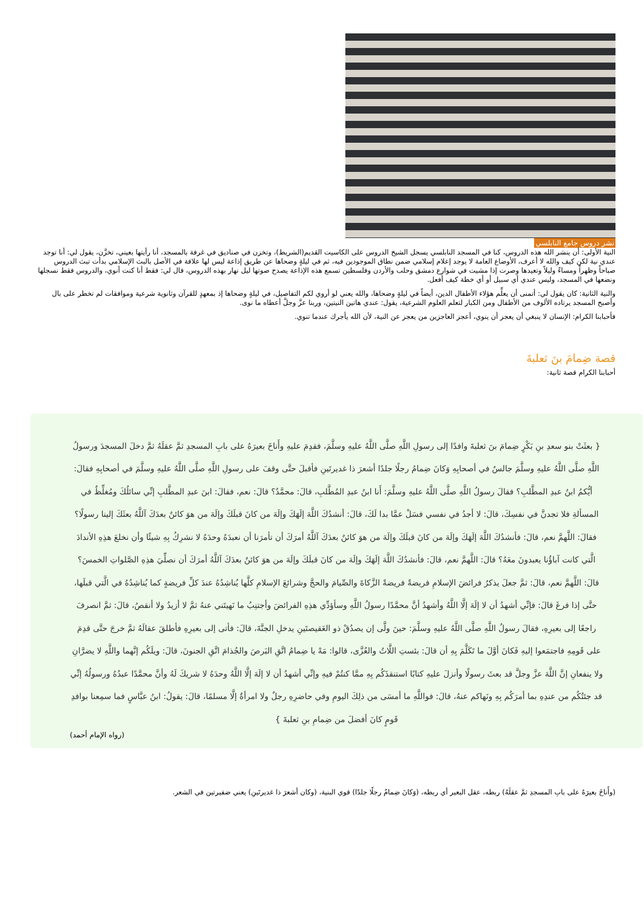نشر دروس جامع النابلسي
النية الأولى: أن ينشر الله هذه الدروس، كنا في المسجد النابلسي يسجل الشيخ الدروس على الكاسيت القديم(الشريط)، وتخزن في صناديق في غرفة بالمسجد، أنا رأيتها بعيني، تخزَّن، يقول لي: أنا توجد عندي نية لكن كيف والله لا أعرف، الأوضاع العامة لا يوجد إعلام إسلامي ضمن نطاق الموجودين فيه، ثم في ليلةٍ وضحاها عن طريق إذاعة ليس لها علاقة في الأصل بالبث الإسلامي بدأت تبث الدروس صباحاً وظهراً ومساءً وليلاً وتعيدها وصرت إذا مشيت في شوارع دمشق وحلب والأردن وفلسطين تسمع هذه الإذاعة يصدح صوتها ليل نهار بهذه الدروس، قال لي: فقط أنا كنت أنوي، والدروس فقط نسجلها ونضعها في المسجد، وليس عندي أي سبيل أو أي خطة كيف أفعل.
والنية الثانية: كان يقول لي: أتمنى أن يعلِّم هؤلاء الأطفال الدين، أيضاً في ليلةٍ وضحاها، والله يعني لو أروي لكم التفاصيل، في ليلةٍ وضحاها إذ بمعهدٍ للقرآن وثانوية شرعية وموافقات لم تخطر على بال وأصبح المسجد يرتاده الألوف من الأطفال ومن الكبار لتعلم العلوم الشرعية، يقول: عندي هاتين النيتين، وربنا عزَّ وجلَّ أعطاه ما نوى.
فأحبابنا الكرام: الإنسان لا ينبغي أن يعجز أن ينوي، أعجز العاجزين من يعجز عن النية، لأن الله يأجرك عندما تنوي.
قصة ضِمامَ بنَ ثعلبةَ
أحبابنا الكرام قصة ثانية:
{ بعثَتْ بنو سعدِ بنِ بَكْرٍ ضِمامَ بنَ ثعلبةَ وافدًا إلى رسولِ اللَّهِ صلَّى اللَّهُ عليهِ وسلَّمَ، فقدِمَ عليهِ وأَناخَ بعيرَهُ على بابِ المسجدِ ثمَّ عقلَهُ ثمَّ دخلَ المسجدَ ورسولُ اللَّهِ صلَّى اللَّهُ عليهِ وسلَّمَ جالسٌ في أصحابِهِ وَكانَ ضِمامُ رجلًا جلدًا أشعرَ ذا غديرتَينِ فأقبلَ حتَّى وقفَ على رسولِ اللَّهِ صلَّى اللَّهُ عليهِ وسلَّمَ في أصحابِهِ فقالَ: أيُّكمُ ابنُ عبدِ المطَّلبِ؟ فقالَ رسولُ اللَّهِ صلَّى اللَّهُ عليهِ وسلَّمَ: أَنا ابنُ عبدِ المُطَّلبِ، قالَ: محمَّدٌ؟ قالَ: نعم، فقالَ: ابنَ عبدِ المطَّلبِ إنِّي سائلُكَ ومُغلِّظٌ في المسألةِ فلا تجدنَّ في نفسِكَ، قالَ: لا أجدُ في نفسي فسَلْ عمَّا بدا لَكَ، قالَ: أنشدُكَ اللَّهَ إلَهَكَ وإلَهَ من كانَ قبلَكَ وإلَهَ من هوَ كائنٌ بعدَكَ آللَّهُ بعثَكَ إلينا رسولًا؟ فقالَ: اللَّهمَّ نعم، قالَ: فأنشدُكَ اللَّهَ إلَهَكَ وإلَهَ من كانَ قبلَكَ وإلَهَ من هوَ كائنٌ بعدَكَ آللَّهُ أمرَكَ أن تأمرَنا أن نعبدَهُ وحدَهُ لا نشرِكُ بِهِ شيئًا وأن نخلعَ هذِهِ الأندادَ الَّتي كانت آباؤُنا يعبدونَ معَهُ؟ قالَ: اللَّهمَّ نعم، قالَ: فأنشدُكَ اللَّهَ إلَهَكَ وإلَهَ من كانَ قبلَكَ وإلَهَ من هوَ كائنٌ بعدَكَ آللَّهُ أمرَكَ أن نصلِّيَ هذِهِ الصَّلواتِ الخمسَ؟ قالَ: اللَّهمَّ نعم، قالَ: ثمَّ جعلَ يذكرُ فرائضَ الإسلامِ فريضةً فريضةً الزَّكاةَ والصِّيامَ والحجَّ وشرائعَ الإسلامِ كلَّها يُناشِدُهُ عندَ كلِّ فريضةٍ كما يُناشِدُهُ في الَّتي قبلَها، حتَّى إذا فرغَ قالَ: فإنِّي أشهدُ أن لا إلَهَ إلَّا اللَّهُ وأشهدُ أنَّ محمَّدًا رسولُ اللَّهِ وسأؤدِّي هذِهِ الفرائضَ وأجتنِبُ ما نَهيتَني عنهُ ثمَّ لا أزيدُ ولا أنقصُ، قالَ: ثمَّ انصرفَ راجعًا إلى بعيرِهِ، فقالَ رسولُ اللَّهِ صلَّى اللَّهُ عليهِ وسلَّمَ: حينَ ولَّى إن يصدُقْ ذو العَقيصتَينِ يدخلِ الجنَّةَ، قالَ: فأتى إلى بعيرِهِ فأطلقَ عقالَهُ ثمَّ خرجَ حتَّى قدِمَ على قَومِهِ فاجتمَعوا إليهِ فَكانَ أوَّلَ ما تَكَلَّمَ بِهِ أن قالَ: بئستِ اللَّاتُ والعُزَّى، قالوا: مَهْ يا ضِمامُ اتَّقِ البَرصَ والجُذامَ اتَّقِ الجنونَ، قالَ: ويلَكُم إنَّهما واللَّهِ لا يضرَّانِ ولا ينفعانِ إنَّ اللَّهَ عزَّ وجلَّ قد بعثَ رسولًا وأنزلَ عليهِ كتابًا استنقذَكُم بِهِ ممَّا كنتُمْ فيهِ وإنِّي أشهدُ أن لا إلَهَ إلَّا اللَّهُ وحدَهُ لا شريكَ لَهُ وأنَّ محمَّدًا عبدُهُ ورسولُهُ إنِّي قد جئتُكُم من عندِهِ بما أمرَكُم بِهِ ونَهاكم عنهُ، قالَ: فواللَّهِ ما أمسَى من ذلِكَ اليومِ وفي حاضرِهِ رجلٌ ولا امرأةٌ إلَّا مسلمًا، قالَ: يقولُ: ابنُ عبَّاسٍ فما سمِعنا بوافدِ قَومٍ كانَ أفضلَ من ضِمامِ بنِ ثعلبةَ }
(رواه الإمام أحمد)
(وأَناخَ بعيرَهُ على بابِ المسجدِ ثمَّ عقلَهُ) ربطه، عقل البعير أي ربطه، (وَكانَ ضِمامُ رجلًا جلدًا) قوي البنية، (وكان أشعرَ ذا غديرتَينِ) يعني ضفيرتين في الشعر.